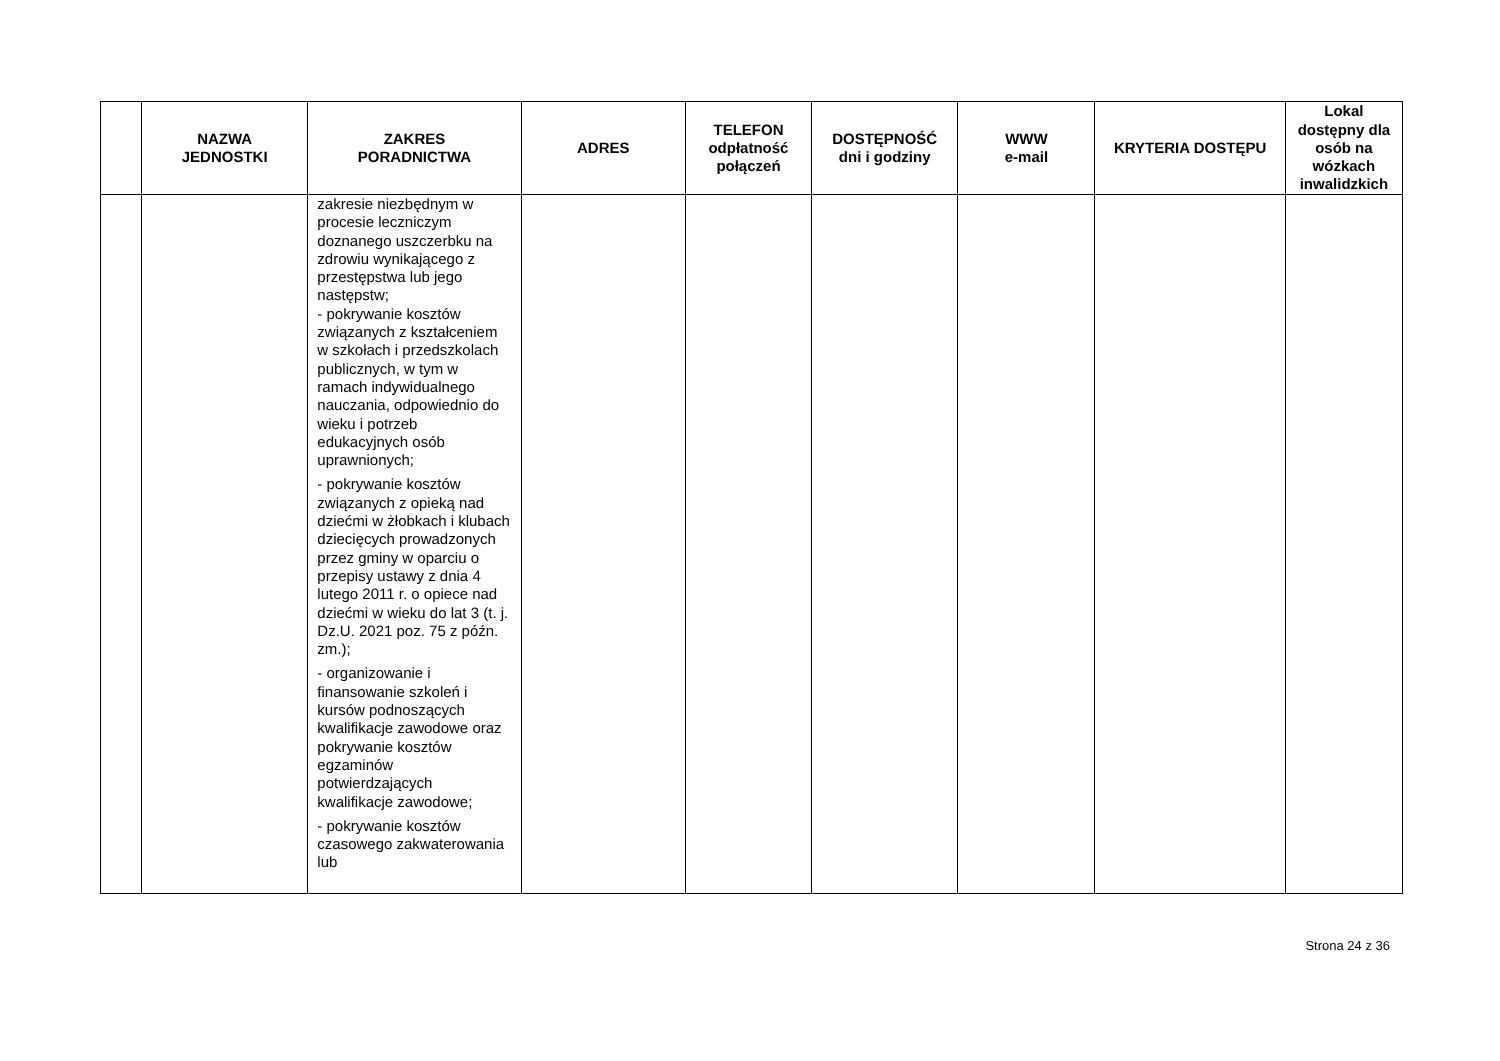| | NAZWA JEDNOSTKI | ZAKRES PORADNICTWA | ADRES | TELEFON odpłatność połączeń | DOSTĘPNOŚĆ dni i godziny | WWW e-mail | KRYTERIA DOSTĘPU | Lokal dostępny dla osób na wózkach inwalidzkich |
| --- | --- | --- | --- | --- | --- | --- | --- | --- |
| | | zakresie niezbędnym w procesie leczniczym doznanego uszczerbku na zdrowiu wynikającego z przestępstwa lub jego następstw; - pokrywanie kosztów związanych z kształceniem w szkołach i przedszkolach publicznych, w tym w ramach indywidualnego nauczania, odpowiednio do wieku i potrzeb edukacyjnych osób uprawnionych; - pokrywanie kosztów związanych z opieką nad dziećmi w żłobkach i klubach dziecięcych prowadzonych przez gminy w oparciu o przepisy ustawy z dnia 4 lutego 2011 r. o opiece nad dziećmi w wieku do lat 3 (t. j. Dz.U. 2021 poz. 75 z późn. zm.); - organizowanie i finansowanie szkoleń i kursów podnoszących kwalifikacje zawodowe oraz pokrywanie kosztów egzaminów potwierdzających kwalifikacje zawodowe; - pokrywanie kosztów czasowego zakwaterowania lub | | | | | | |
Strona 24 z 36